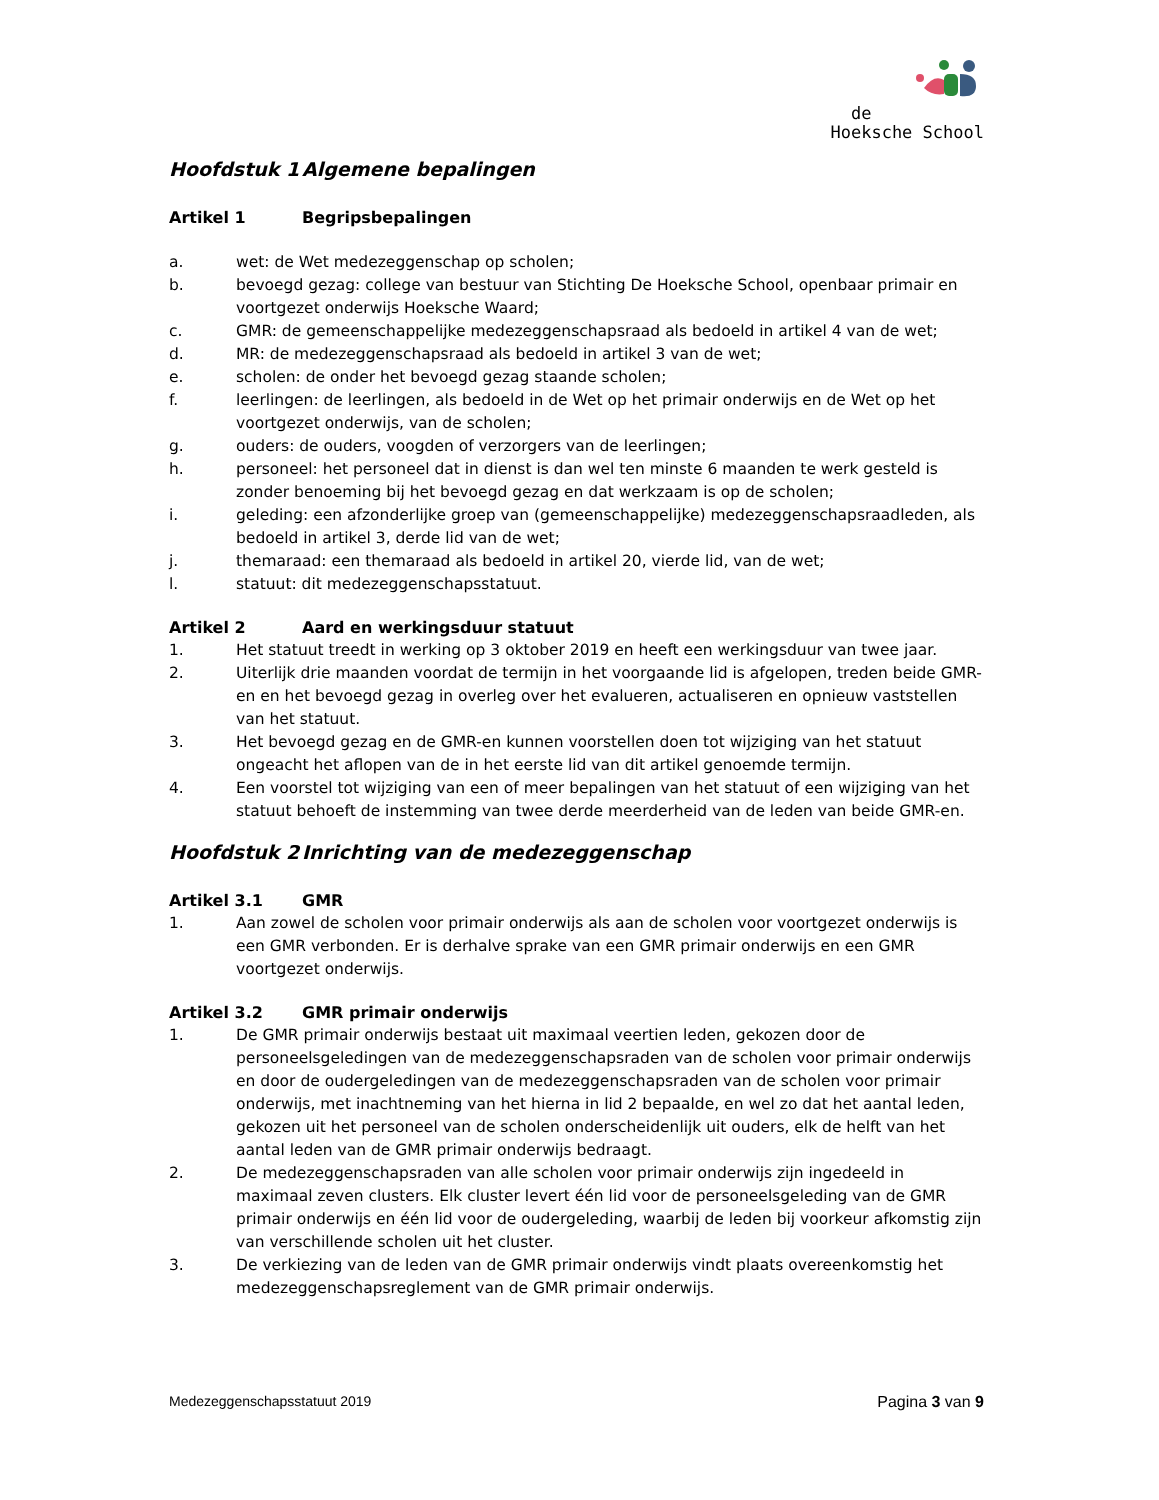de
Hoeksche School
Hoofdstuk 1 Algemene bepalingen
Artikel 1 Begripsbepalingen
a. wet: de Wet medezeggenschap op scholen;
b. bevoegd gezag: college van bestuur van Stichting De Hoeksche School, openbaar primair en voortgezet onderwijs Hoeksche Waard;
c. GMR: de gemeenschappelijke medezeggenschapsraad als bedoeld in artikel 4 van de wet;
d. MR: de medezeggenschapsraad als bedoeld in artikel 3 van de wet;
e. scholen: de onder het bevoegd gezag staande scholen;
f. leerlingen: de leerlingen, als bedoeld in de Wet op het primair onderwijs en de Wet op het voortgezet onderwijs, van de scholen;
g. ouders: de ouders, voogden of verzorgers van de leerlingen;
h. personeel: het personeel dat in dienst is dan wel ten minste 6 maanden te werk gesteld is zonder benoeming bij het bevoegd gezag en dat werkzaam is op de scholen;
i. geleding: een afzonderlijke groep van (gemeenschappelijke) medezeggenschapsraadleden, als bedoeld in artikel 3, derde lid van de wet;
j. themaraad: een themaraad als bedoeld in artikel 20, vierde lid, van de wet;
l. statuut: dit medezeggenschapsstatuut.
Artikel 2 Aard en werkingsduur statuut
1. Het statuut treedt in werking op 3 oktober 2019 en heeft een werkingsduur van twee jaar.
2. Uiterlijk drie maanden voordat de termijn in het voorgaande lid is afgelopen, treden beide GMR-en en het bevoegd gezag in overleg over het evalueren, actualiseren en opnieuw vaststellen van het statuut.
3. Het bevoegd gezag en de GMR-en kunnen voorstellen doen tot wijziging van het statuut ongeacht het aflopen van de in het eerste lid van dit artikel genoemde termijn.
4. Een voorstel tot wijziging van een of meer bepalingen van het statuut of een wijziging van het statuut behoeft de instemming van twee derde meerderheid van de leden van beide GMR-en.
Hoofdstuk 2 Inrichting van de medezeggenschap
Artikel 3.1 GMR
1. Aan zowel de scholen voor primair onderwijs als aan de scholen voor voortgezet onderwijs is een GMR verbonden. Er is derhalve sprake van een GMR primair onderwijs en een GMR voortgezet onderwijs.
Artikel 3.2 GMR primair onderwijs
1. De GMR primair onderwijs bestaat uit maximaal veertien leden, gekozen door de personeelsgeledingen van de medezeggenschapsraden van de scholen voor primair onderwijs en door de oudergeledingen van de medezeggenschapsraden van de scholen voor primair onderwijs, met inachtneming van het hierna in lid 2 bepaalde, en wel zo dat het aantal leden, gekozen uit het personeel van de scholen onderscheidenlijk uit ouders, elk de helft van het aantal leden van de GMR primair onderwijs bedraagt.
2. De medezeggenschapsraden van alle scholen voor primair onderwijs zijn ingedeeld in maximaal zeven clusters. Elk cluster levert één lid voor de personeelsgeleding van de GMR primair onderwijs en één lid voor de oudergeleding, waarbij de leden bij voorkeur afkomstig zijn van verschillende scholen uit het cluster.
3. De verkiezing van de leden van de GMR primair onderwijs vindt plaats overeenkomstig het medezeggenschapsreglement van de GMR primair onderwijs.
Medezeggenschapsstatuut 2019 Pagina 3 van 9